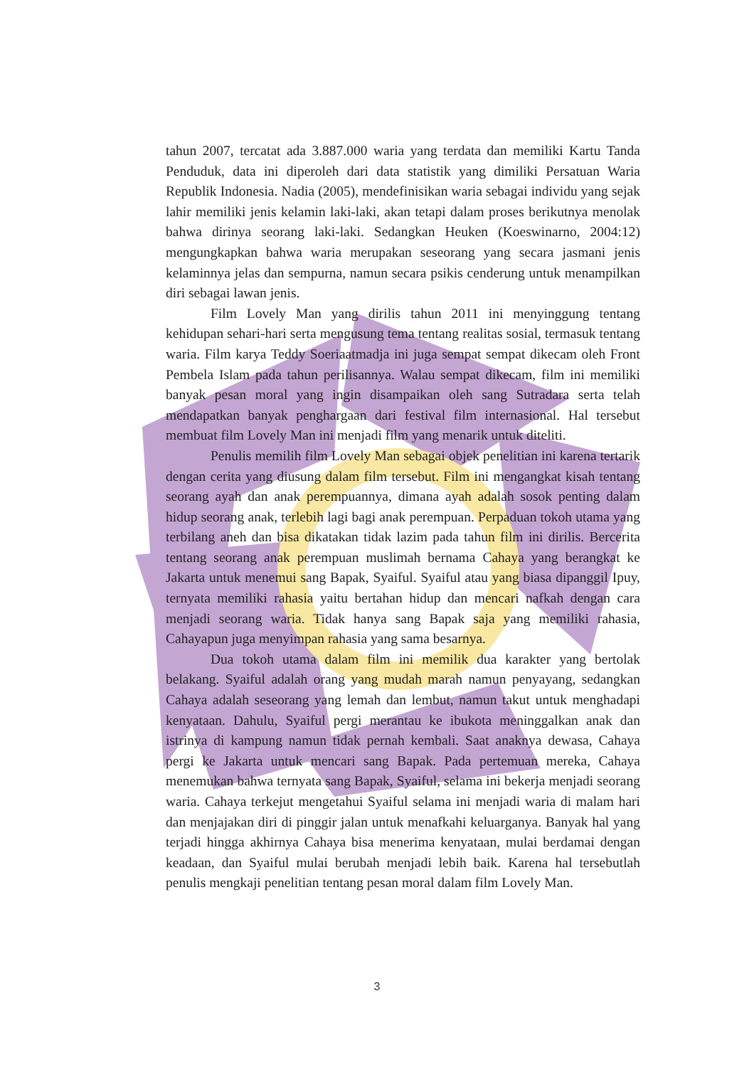tahun 2007, tercatat ada 3.887.000 waria yang terdata dan memiliki Kartu Tanda Penduduk, data ini diperoleh dari data statistik yang dimiliki Persatuan Waria Republik Indonesia. Nadia (2005), mendefinisikan waria sebagai individu yang sejak lahir memiliki jenis kelamin laki-laki, akan tetapi dalam proses berikutnya menolak bahwa dirinya seorang laki-laki. Sedangkan Heuken (Koeswinarno, 2004:12) mengungkapkan bahwa waria merupakan seseorang yang secara jasmani jenis kelaminnya jelas dan sempurna, namun secara psikis cenderung untuk menampilkan diri sebagai lawan jenis.
Film Lovely Man yang dirilis tahun 2011 ini menyinggung tentang kehidupan sehari-hari serta mengusung tema tentang realitas sosial, termasuk tentang waria. Film karya Teddy Soeriaatmadja ini juga sempat sempat dikecam oleh Front Pembela Islam pada tahun perilisannya. Walau sempat dikecam, film ini memiliki banyak pesan moral yang ingin disampaikan oleh sang Sutradara serta telah mendapatkan banyak penghargaan dari festival film internasional. Hal tersebut membuat film Lovely Man ini menjadi film yang menarik untuk diteliti.
Penulis memilih film Lovely Man sebagai objek penelitian ini karena tertarik dengan cerita yang diusung dalam film tersebut. Film ini mengangkat kisah tentang seorang ayah dan anak perempuannya, dimana ayah adalah sosok penting dalam hidup seorang anak, terlebih lagi bagi anak perempuan. Perpaduan tokoh utama yang terbilang aneh dan bisa dikatakan tidak lazim pada tahun film ini dirilis. Bercerita tentang seorang anak perempuan muslimah bernama Cahaya yang berangkat ke Jakarta untuk menemui sang Bapak, Syaiful. Syaiful atau yang biasa dipanggil Ipuy, ternyata memiliki rahasia yaitu bertahan hidup dan mencari nafkah dengan cara menjadi seorang waria. Tidak hanya sang Bapak saja yang memiliki rahasia, Cahayapun juga menyimpan rahasia yang sama besarnya.
Dua tokoh utama dalam film ini memilik dua karakter yang bertolak belakang. Syaiful adalah orang yang mudah marah namun penyayang, sedangkan Cahaya adalah seseorang yang lemah dan lembut, namun takut untuk menghadapi kenyataan. Dahulu, Syaiful pergi merantau ke ibukota meninggalkan anak dan istrinya di kampung namun tidak pernah kembali. Saat anaknya dewasa, Cahaya pergi ke Jakarta untuk mencari sang Bapak. Pada pertemuan mereka, Cahaya menemukan bahwa ternyata sang Bapak, Syaiful, selama ini bekerja menjadi seorang waria. Cahaya terkejut mengetahui Syaiful selama ini menjadi waria di malam hari dan menjajakan diri di pinggir jalan untuk menafkahi keluarganya. Banyak hal yang terjadi hingga akhirnya Cahaya bisa menerima kenyataan, mulai berdamai dengan keadaan, dan Syaiful mulai berubah menjadi lebih baik. Karena hal tersebutlah penulis mengkaji penelitian tentang pesan moral dalam film Lovely Man.
3